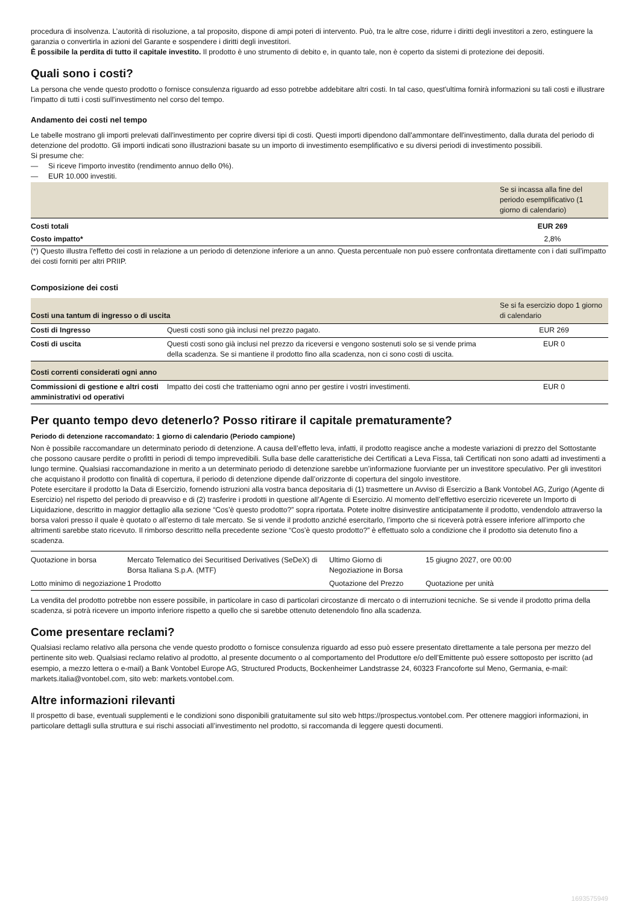procedura di insolvenza. L’autorità di risoluzione, a tal proposito, dispone di ampi poteri di intervento. Può, tra le altre cose, ridurre i diritti degli investitori a zero, estinguere la garanzia o convertirla in azioni del Garante e sospendere i diritti degli investitori.
È possibile la perdita di tutto il capitale investito. Il prodotto è uno strumento di debito e, in quanto tale, non è coperto da sistemi di protezione dei depositi.
Quali sono i costi?
La persona che vende questo prodotto o fornisce consulenza riguardo ad esso potrebbe addebitare altri costi. In tal caso, quest'ultima fornirà informazioni su tali costi e illustrare l'impatto di tutti i costi sull'investimento nel corso del tempo.
Andamento dei costi nel tempo
Le tabelle mostrano gli importi prelevati dall'investimento per coprire diversi tipi di costi. Questi importi dipendono dall'ammontare dell'investimento, dalla durata del periodo di detenzione del prodotto. Gli importi indicati sono illustrazioni basate su un importo di investimento esemplificativo e su diversi periodi di investimento possibili.
Si presume che:
— Si riceve l'importo investito (rendimento annuo dello 0%).
— EUR 10.000 investiti.
| | Se si incassa alla fine del periodo esemplificativo (1 giorno di calendario) |
| --- | --- |
| Costi totali | EUR 269 |
| Costo impatto* | 2,8% |
(*) Questo illustra l'effetto dei costi in relazione a un periodo di detenzione inferiore a un anno. Questa percentuale non può essere confrontata direttamente con i dati sull'impatto dei costi forniti per altri PRIIP.
Composizione dei costi
| Costi una tantum di ingresso o di uscita | | Se si fa esercizio dopo 1 giorno di calendario |
| --- | --- | --- |
| Costi di Ingresso | Questi costi sono già inclusi nel prezzo pagato. | EUR 269 |
| Costi di uscita | Questi costi sono già inclusi nel prezzo da riceversi e vengono sostenuti solo se si vende prima della scadenza. Se si mantiene il prodotto fino alla scadenza, non ci sono costi di uscita. | EUR 0 |
| Costi correnti considerati ogni anno | | |
| Commissioni di gestione e altri costi amministrativi od operativi | Impatto dei costi che tratteniamo ogni anno per gestire i vostri investimenti. | EUR 0 |
Per quanto tempo devo detenerlo? Posso ritirare il capitale prematuramente?
Periodo di detenzione raccomandato: 1 giorno di calendario (Periodo campione)
Non è possibile raccomandare un determinato periodo di detenzione. A causa dell’effetto leva, infatti, il prodotto reagisce anche a modeste variazioni di prezzo del Sottostante che possono causare perdite o profitti in periodi di tempo imprevedibili. Sulla base delle caratteristiche dei Certificati a Leva Fissa, tali Certificati non sono adatti ad investimenti a lungo termine. Qualsiasi raccomandazione in merito a un determinato periodo di detenzione sarebbe un’informazione fuorviante per un investitore speculativo. Per gli investitori che acquistano il prodotto con finalità di copertura, il periodo di detenzione dipende dall’orizzonte di copertura del singolo investitore.
Potete esercitare il prodotto la Data di Esercizio, fornendo istruzioni alla vostra banca depositaria di (1) trasmettere un Avviso di Esercizio a Bank Vontobel AG, Zurigo (Agente di Esercizio) nel rispetto del periodo di preavviso e di (2) trasferire i prodotti in questione all’Agente di Esercizio. Al momento dell’effettivo esercizio riceverete un Importo di Liquidazione, descritto in maggior dettaglio alla sezione “Cos’è questo prodotto?” sopra riportata. Potete inoltre disinvestire anticipatamente il prodotto, vendendolo attraverso la borsa valori presso il quale è quotato o all’esterno di tale mercato. Se si vende il prodotto anziché esercitarlo, l’importo che si riceverà potrà essere inferiore all’importo che altrimenti sarebbe stato ricevuto. Il rimborso descritto nella precedente sezione “Cos’è questo prodotto?” è effettuato solo a condizione che il prodotto sia detenuto fino a scadenza.
| Quotazione in borsa | Mercato Telematico dei Securitised Derivatives (SeDeX) di Borsa Italiana S.p.A. (MTF) | Ultimo Giorno di Negoziazione in Borsa | 15 giugno 2027, ore 00:00 |
| Lotto minimo di negoziazione | 1 Prodotto | Quotazione del Prezzo | Quotazione per unità |
La vendita del prodotto potrebbe non essere possibile, in particolare in caso di particolari circostanze di mercato o di interruzioni tecniche. Se si vende il prodotto prima della scadenza, si potrà ricevere un importo inferiore rispetto a quello che si sarebbe ottenuto detenendolo fino alla scadenza.
Come presentare reclami?
Qualsiasi reclamo relativo alla persona che vende questo prodotto o fornisce consulenza riguardo ad esso può essere presentato direttamente a tale persona per mezzo del pertinente sito web. Qualsiasi reclamo relativo al prodotto, al presente documento o al comportamento del Produttore e/o dell’Emittente può essere sottoposto per iscritto (ad esempio, a mezzo lettera o e-mail) a Bank Vontobel Europe AG, Structured Products, Bockenheimer Landstrasse 24, 60323 Francoforte sul Meno, Germania, e-mail: markets.italia@vontobel.com, sito web: markets.vontobel.com.
Altre informazioni rilevanti
Il prospetto di base, eventuali supplementi e le condizioni sono disponibili gratuitamente sul sito web https://prospectus.vontobel.com. Per ottenere maggiori informazioni, in particolare dettagli sulla struttura e sui rischi associati all’investimento nel prodotto, si raccomanda di leggere questi documenti.
1693575949